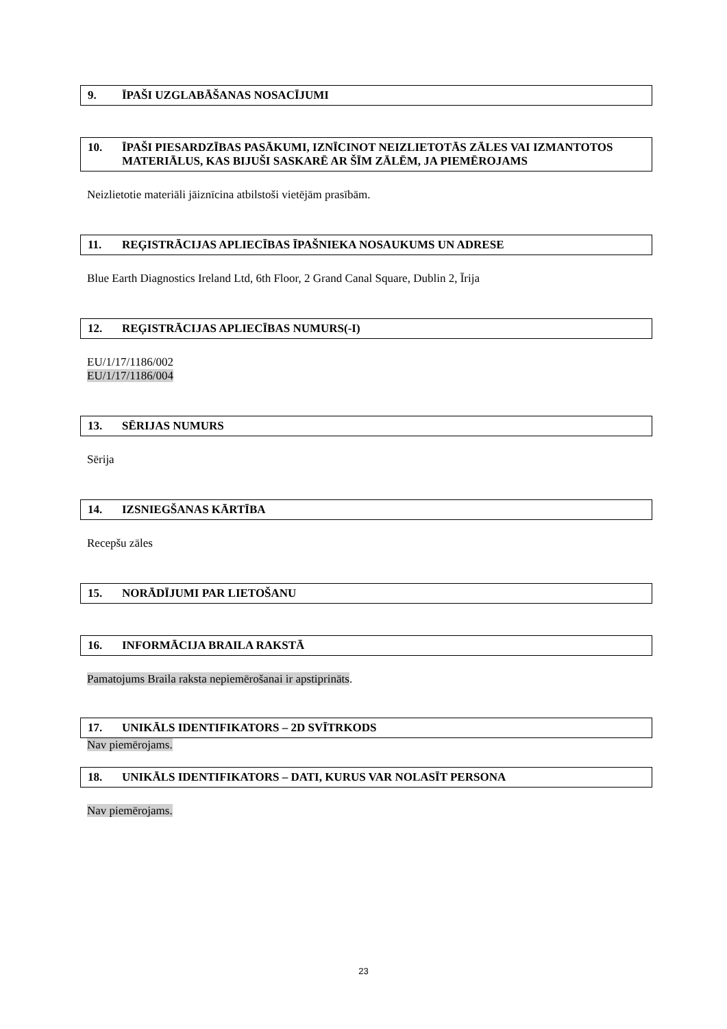9. ĪPAŠI UZGLABĀŠANAS NOSACĪJUMI
10. ĪPAŠI PIESARDZĪBAS PASĀKUMI, IZNĪCINOT NEIZLIETOTĀS ZĀLES VAI IZMANTOTOS MATERIĀLUS, KAS BIJUŠI SASKARĒ AR ŠĪM ZĀLĒM, JA PIEMĒROJAMS
Neizlietotie materiāli jāiznīcina atbilstoši vietējām prasībām.
11. REĢISTRĀCIJAS APLIECĪBAS ĪPAŠNIEKA NOSAUKUMS UN ADRESE
Blue Earth Diagnostics Ireland Ltd, 6th Floor, 2 Grand Canal Square, Dublin 2, Īrija
12. REĢISTRĀCIJAS APLIECĪBAS NUMURS(-I)
EU/1/17/1186/002
EU/1/17/1186/004
13. SĒRIJAS NUMURS
Sērija
14. IZSNIEGŠANAS KĀRTĪBA
Recepšu zāles
15. NORĀDĪJUMI PAR LIETOŠANU
16. INFORMĀCIJA BRAILA RAKSTĀ
Pamatojums Braila raksta nepiemērošanai ir apstiprināts.
17. UNIKĀLS IDENTIFIKATORS – 2D SVĪTRKODS
Nav piemērojams.
18. UNIKĀLS IDENTIFIKATORS – DATI, KURUS VAR NOLASĪT PERSONA
Nav piemērojams.
23